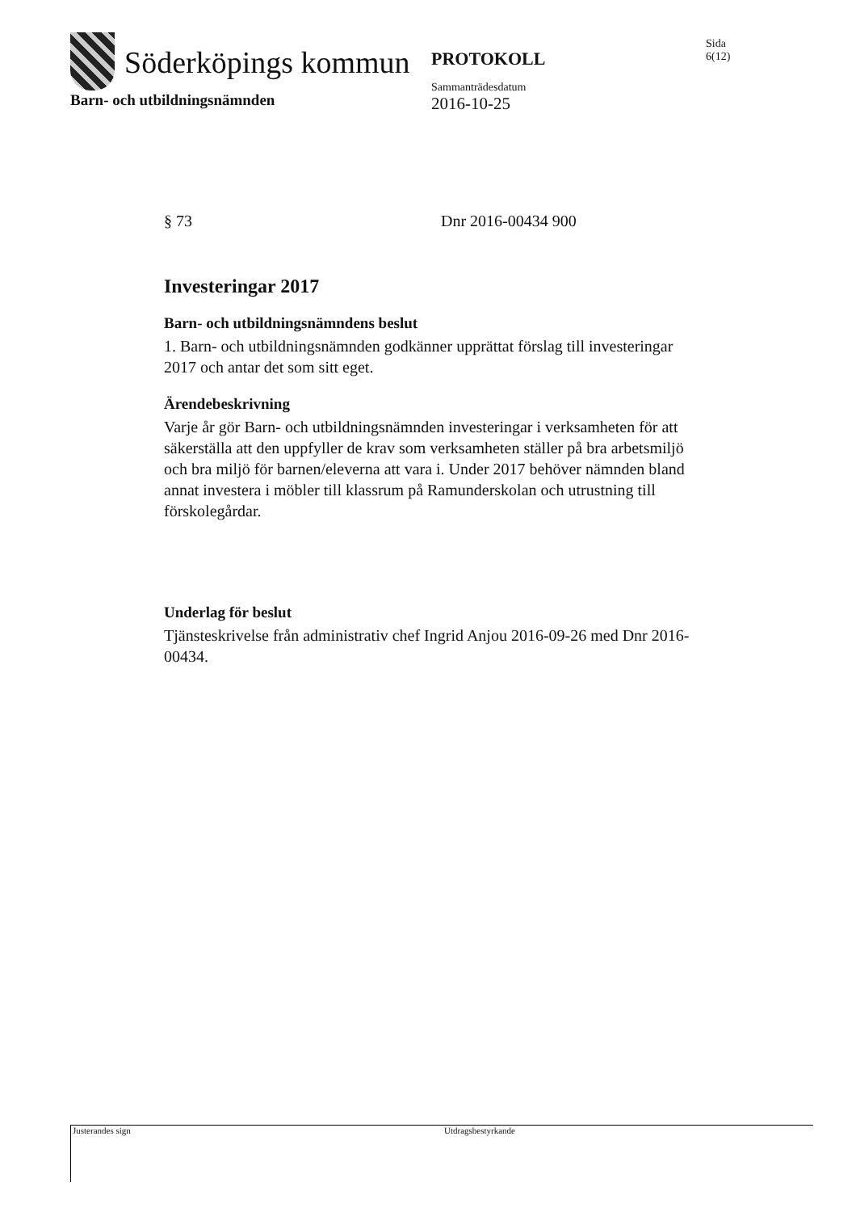Söderköpings kommun
PROTOKOLL
Sammanträdesdatum
2016-10-25
Sida
6(12)
Barn- och utbildningsnämnden
§ 73 Dnr 2016-00434 900
Investeringar 2017
Barn- och utbildningsnämndens beslut
1. Barn- och utbildningsnämnden godkänner upprättat förslag till investeringar 2017 och antar det som sitt eget.
Ärendebeskrivning
Varje år gör Barn- och utbildningsnämnden investeringar i verksamheten för att säkerställa att den uppfyller de krav som verksamheten ställer på bra arbetsmiljö och bra miljö för barnen/eleverna att vara i. Under 2017 behöver nämnden bland annat investera i möbler till klassrum på Ramunderskolan och utrustning till förskolegårdar.
Underlag för beslut
Tjänsteskrivelse från administrativ chef Ingrid Anjou 2016-09-26 med Dnr 2016-00434.
Justerandes sign Utdragsbestyrkande